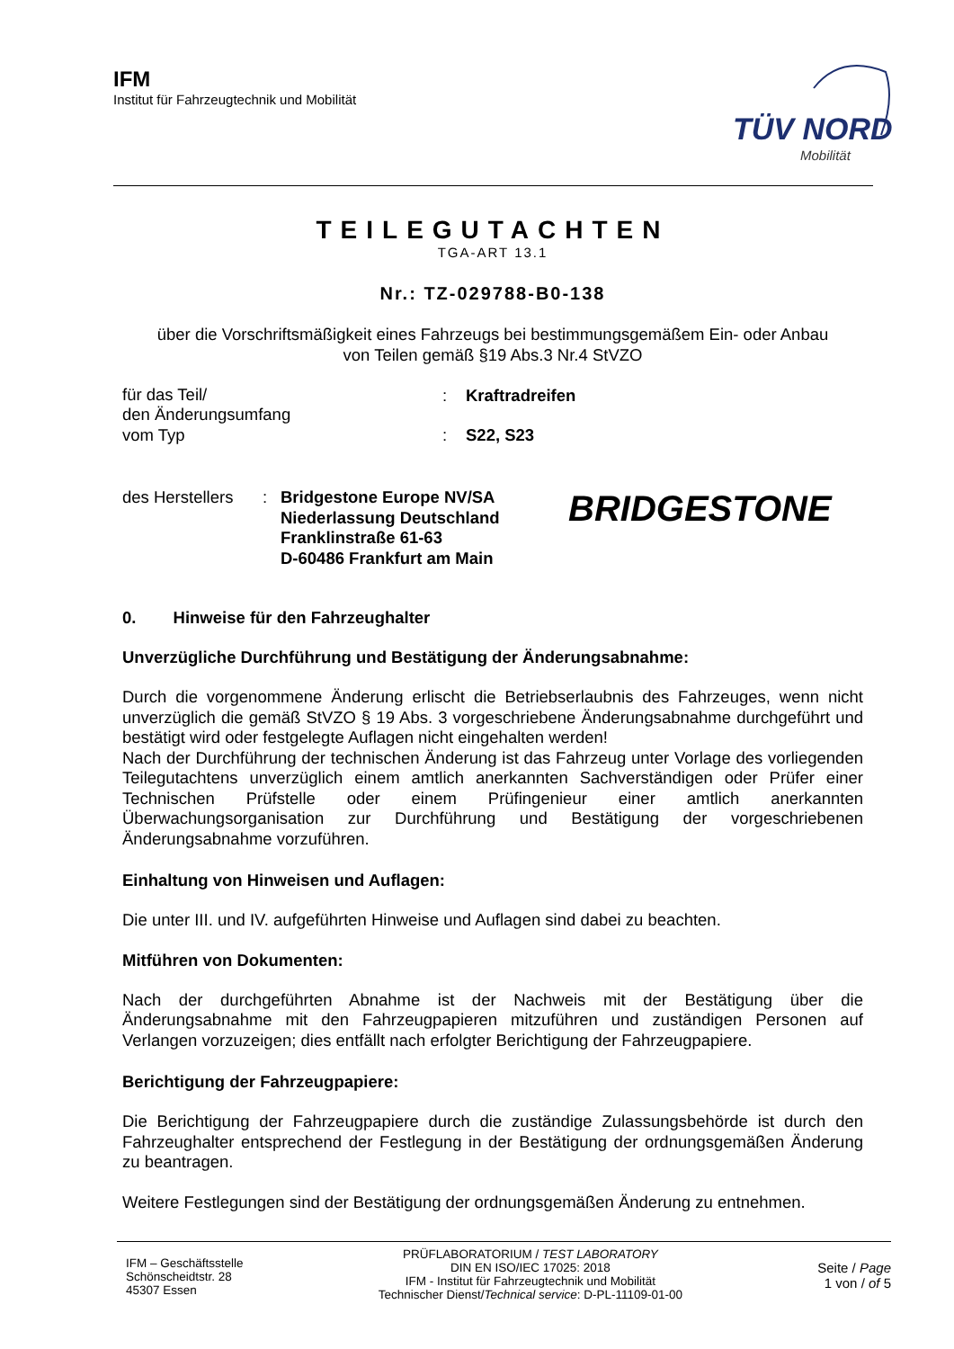IFM
Institut für Fahrzeugtechnik und Mobilität
TÜV NORD
Mobilität
TEILEGUTACHTEN
TGA-ART 13.1
Nr.: TZ-029788-B0-138
über die Vorschriftsmäßigkeit eines Fahrzeugs bei bestimmungsgemäßem Ein- oder Anbau
von Teilen gemäß §19 Abs.3 Nr.4 StVZO
| für das Teil/ den Änderungsumfang | : | Kraftradreifen |
| vom Typ | : | S22, S23 |
des Herstellers
: Bridgestone Europe NV/SA
Niederlassung Deutschland
Franklinstraße 61-63
D-60486 Frankfurt am Main
BRIDGESTONE
0. Hinweise für den Fahrzeughalter
Unverzügliche Durchführung und Bestätigung der Änderungsabnahme:
Durch die vorgenommene Änderung erlischt die Betriebserlaubnis des Fahrzeuges, wenn nicht unverzüglich die gemäß StVZO § 19 Abs. 3 vorgeschriebene Änderungsabnahme durchgeführt und bestätigt wird oder festgelegte Auflagen nicht eingehalten werden!
Nach der Durchführung der technischen Änderung ist das Fahrzeug unter Vorlage des vorliegenden Teilegutachtens unverzüglich einem amtlich anerkannten Sachverständigen oder Prüfer einer Technischen Prüfstelle oder einem Prüfingenieur einer amtlich anerkannten Überwachungsorganisation zur Durchführung und Bestätigung der vorgeschriebenen Änderungsabnahme vorzuführen.
Einhaltung von Hinweisen und Auflagen:
Die unter III. und IV. aufgeführten Hinweise und Auflagen sind dabei zu beachten.
Mitführen von Dokumenten:
Nach der durchgeführten Abnahme ist der Nachweis mit der Bestätigung über die Änderungsabnahme mit den Fahrzeugpapieren mitzuführen und zuständigen Personen auf Verlangen vorzuzeigen; dies entfällt nach erfolgter Berichtigung der Fahrzeugpapiere.
Berichtigung der Fahrzeugpapiere:
Die Berichtigung der Fahrzeugpapiere durch die zuständige Zulassungsbehörde ist durch den Fahrzeughalter entsprechend der Festlegung in der Bestätigung der ordnungsgemäßen Änderung zu beantragen.
Weitere Festlegungen sind der Bestätigung der ordnungsgemäßen Änderung zu entnehmen.
IFM – Geschäftsstelle
Schönscheidtstr. 28
45307 Essen
PRÜFLABORATORIUM / TEST LABORATORY
DIN EN ISO/IEC 17025: 2018
IFM - Institut für Fahrzeugtechnik und Mobilität
Technischer Dienst/Technical service: D-PL-11109-01-00
Seite / Page
1 von / of 5